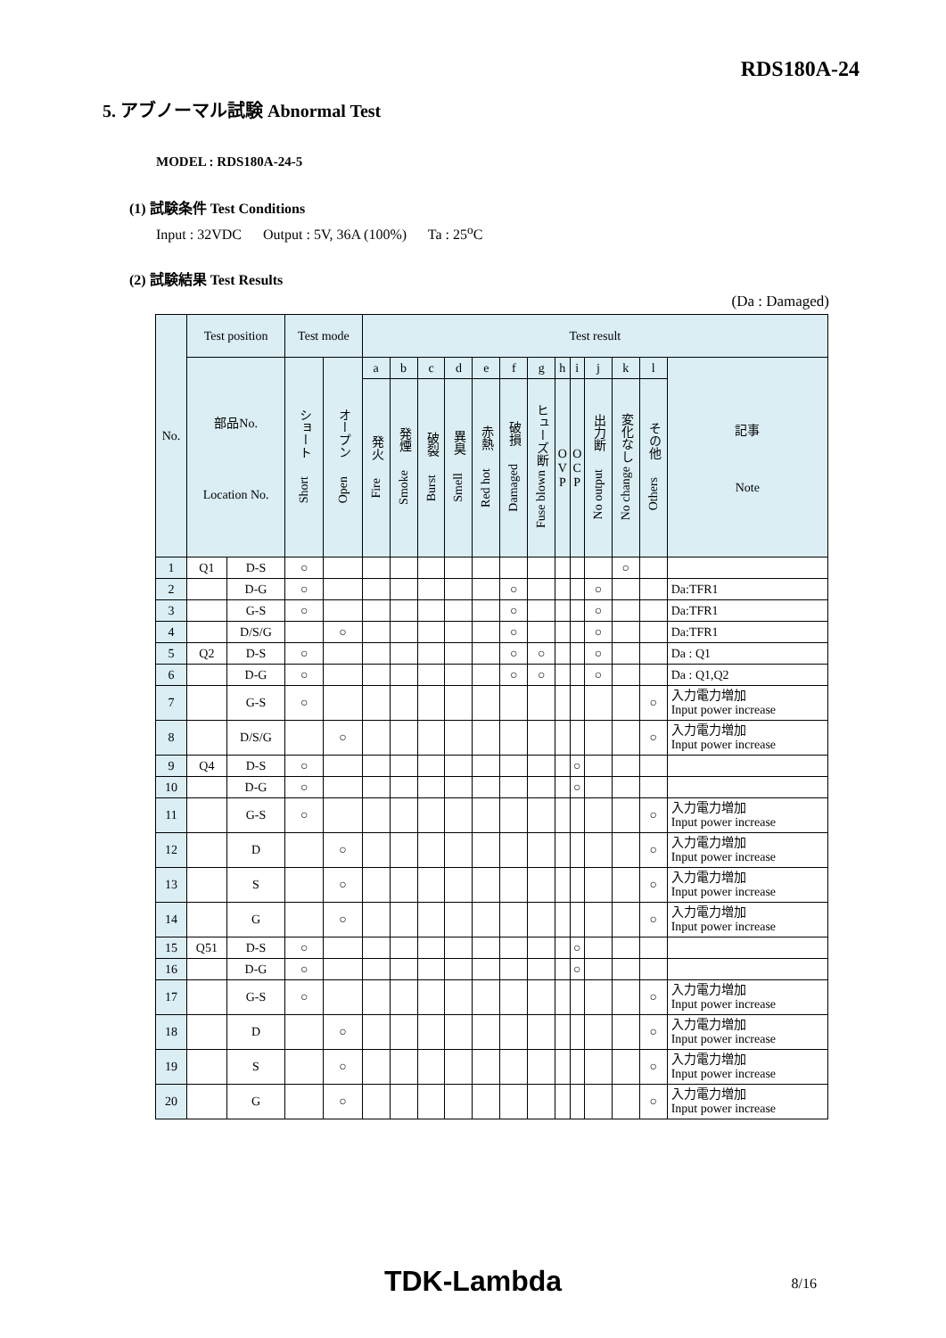RDS180A-24
5. アブノーマル試験 Abnormal Test
MODEL : RDS180A-24-5
(1) 試験条件 Test Conditions
Input : 32VDC Output : 5V, 36A (100%) Ta : 25<sup>o</sup>C
(2) 試験結果 Test Results
(Da : Damaged)
| No. | Test position | | Test mode | | Test result | | | | | | | | | | | | |
| --- | --- | --- | --- | --- | --- | --- | --- | --- | --- | --- | --- | --- | --- | --- | --- | --- | --- |
| | 部品No. Location No. | | ショート Short | オープン Open | a | b | c | d | e | f | g | h | i | j | k | l | 記事 Note |
| | | | | | 発火 Fire | 発煙 Smoke | 破裂 Burst | 異臭 Smell | 赤熱 Red hot | 破損 Damaged | ヒューズ断 Fuse blown | O V P | O C P | 出力断 No output | 変化なし No change | その他 Others | |
| 1 | Q1 | D-S | ○ | | | | | | | | | | | | ○ | | |
| 2 | | D-G | ○ | | | | | | | ○ | | | | ○ | | | Da:TFR1 |
| 3 | | G-S | ○ | | | | | | | ○ | | | | ○ | | | Da:TFR1 |
| 4 | | D/S/G | | ○ | | | | | | ○ | | | | ○ | | | Da:TFR1 |
| 5 | Q2 | D-S | ○ | | | | | | | ○ | ○ | | | ○ | | | Da : Q1 |
| 6 | | D-G | ○ | | | | | | | ○ | ○ | | | ○ | | | Da : Q1,Q2 |
| 7 | | G-S | ○ | | | | | | | | | | | | | ○ | 入力電力増加 Input power increase |
| 8 | | D/S/G | | ○ | | | | | | | | | | | | ○ | 入力電力増加 Input power increase |
| 9 | Q4 | D-S | ○ | | | | | | | | | | ○ | | | | |
| 10 | | D-G | ○ | | | | | | | | | | ○ | | | | |
| 11 | | G-S | ○ | | | | | | | | | | | | | ○ | 入力電力増加 Input power increase |
| 12 | | D | | ○ | | | | | | | | | | | | ○ | 入力電力増加 Input power increase |
| 13 | | S | | ○ | | | | | | | | | | | | ○ | 入力電力増加 Input power increase |
| 14 | | G | | ○ | | | | | | | | | | | | ○ | 入力電力増加 Input power increase |
| 15 | Q51 | D-S | ○ | | | | | | | | | | ○ | | | | |
| 16 | | D-G | ○ | | | | | | | | | | ○ | | | | |
| 17 | | G-S | ○ | | | | | | | | | | | | | ○ | 入力電力増加 Input power increase |
| 18 | | D | | ○ | | | | | | | | | | | | ○ | 入力電力増加 Input power increase |
| 19 | | S | | ○ | | | | | | | | | | | | ○ | 入力電力増加 Input power increase |
| 20 | | G | | ○ | | | | | | | | | | | | ○ | 入力電力増加 Input power increase |
TDK-Lambda 8/16